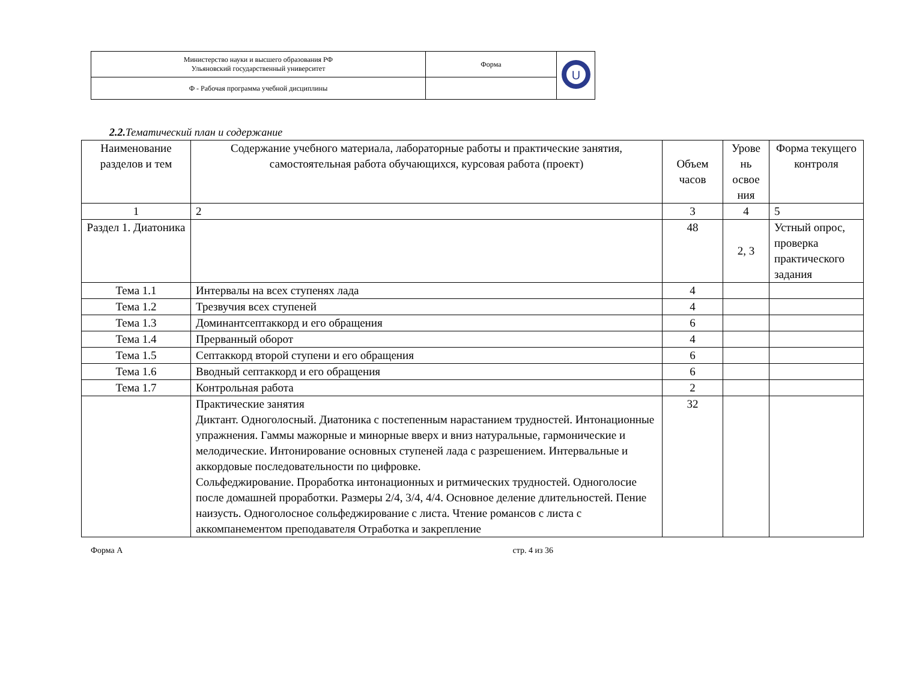| Министерство науки и высшего образования РФ Ульяновский государственный университет | Форма | U |
| Ф - Рабочая программа учебной дисциплины | | |
2.2. Тематический план и содержание
| Наименование разделов и тем | Содержание учебного материала, лабораторные работы и практические занятия, самостоятельная работа обучающихся, курсовая работа (проект) | Объем часов | Урове нь освое ния | Форма текущего контроля |
| 1 | 2 | 3 | 4 | 5 |
| Раздел 1. Диатоника | | 48 | 2, 3 | Устный опрос, проверка практического задания |
| Тема 1.1 | Интервалы на всех ступенях лада | 4 | | |
| Тема 1.2 | Трезвучия всех ступеней | 4 | | |
| Тема 1.3 | Доминантсептаккорд и его обращения | 6 | | |
| Тема 1.4 | Прерванный оборот | 4 | | |
| Тема 1.5 | Септаккорд второй ступени и его обращения | 6 | | |
| Тема 1.6 | Вводный септаккорд и его обращения | 6 | | |
| Тема 1.7 | Контрольная работа | 2 | | |
| | Практические занятия Диктант. Одноголосный. Диатоника с постепенным нарастанием трудностей. Интонационные упражнения. Гаммы мажорные и минорные вверх и вниз натуральные, гармонические и мелодические. Интонирование основных ступеней лада с разрешением. Интервальные и аккордовые последовательности по цифровке. Сольфеджирование. Проработка интонационных и ритмических трудностей. Одноголосие после домашней проработки. Размеры 2/4, 3/4, 4/4. Основное деление длительностей. Пение наизусть. Одноголосное сольфеджирование с листа. Чтение романсов с листа с аккомпанементом преподавателя Отработка и закрепление | 32 | | |
Форма А стр. 4 из 36